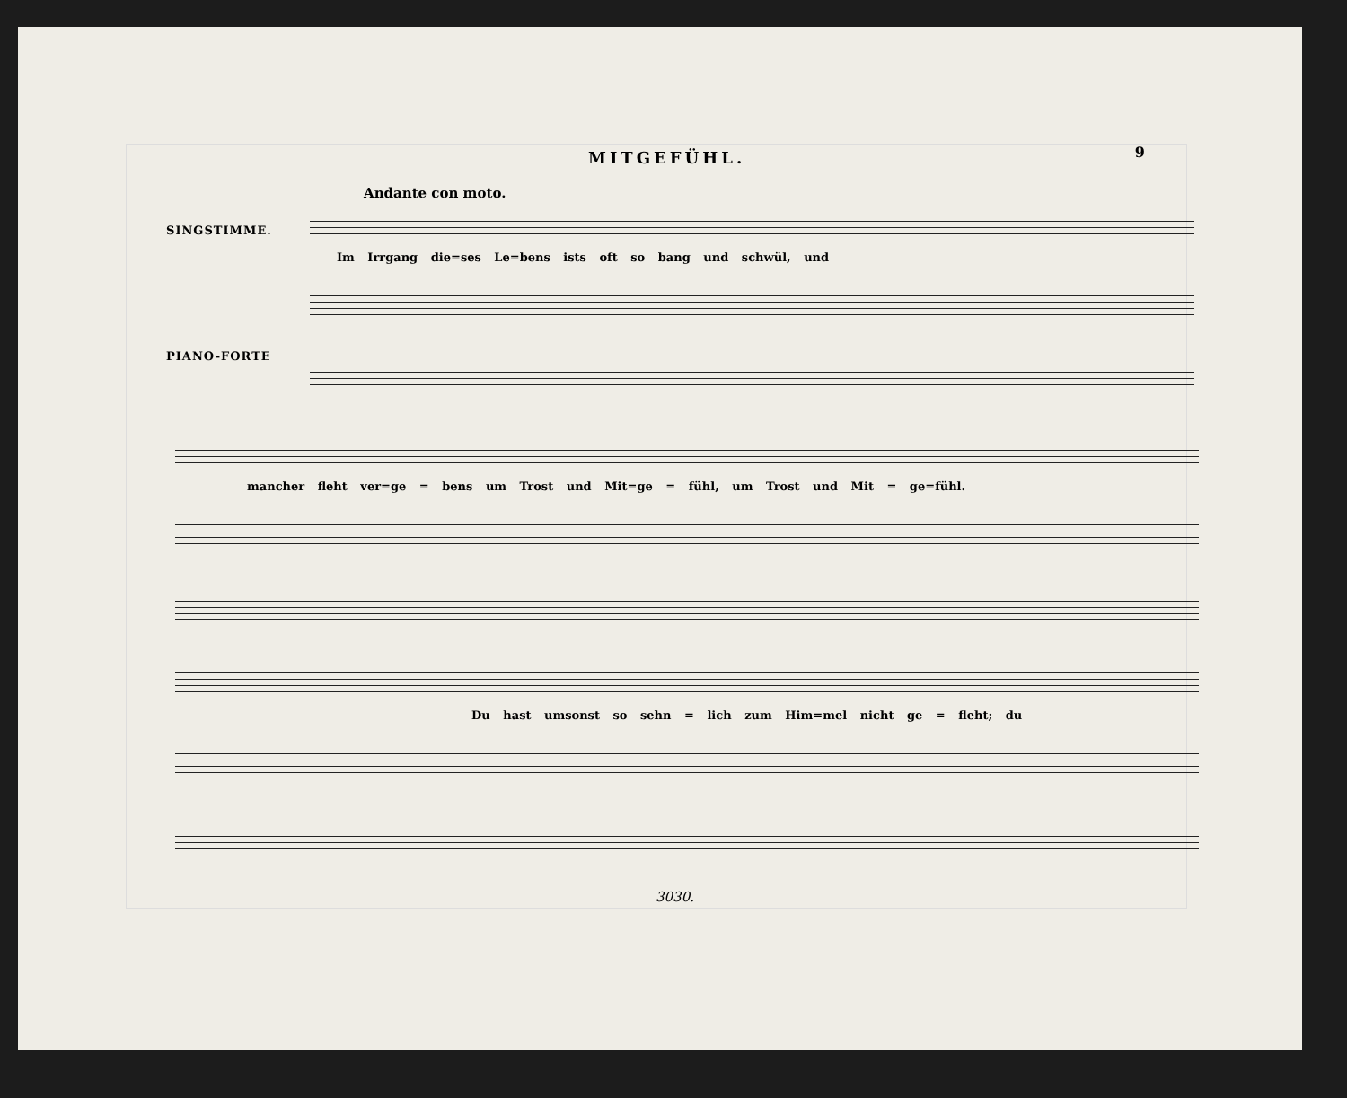9
MITGEFÜHL.
Andante con moto.
SINGSTIMME.
Im Irrgang die=ses Le=bens ists oft so bang und schwül, und
PIANO-FORTE
mancher fleht ver=ge = bens um Trost und Mit=ge = fühl, um Trost und Mit = ge=fühl.
Du hast umsonst so sehn = lich zum Him=mel nicht ge = fleht; du
3030.